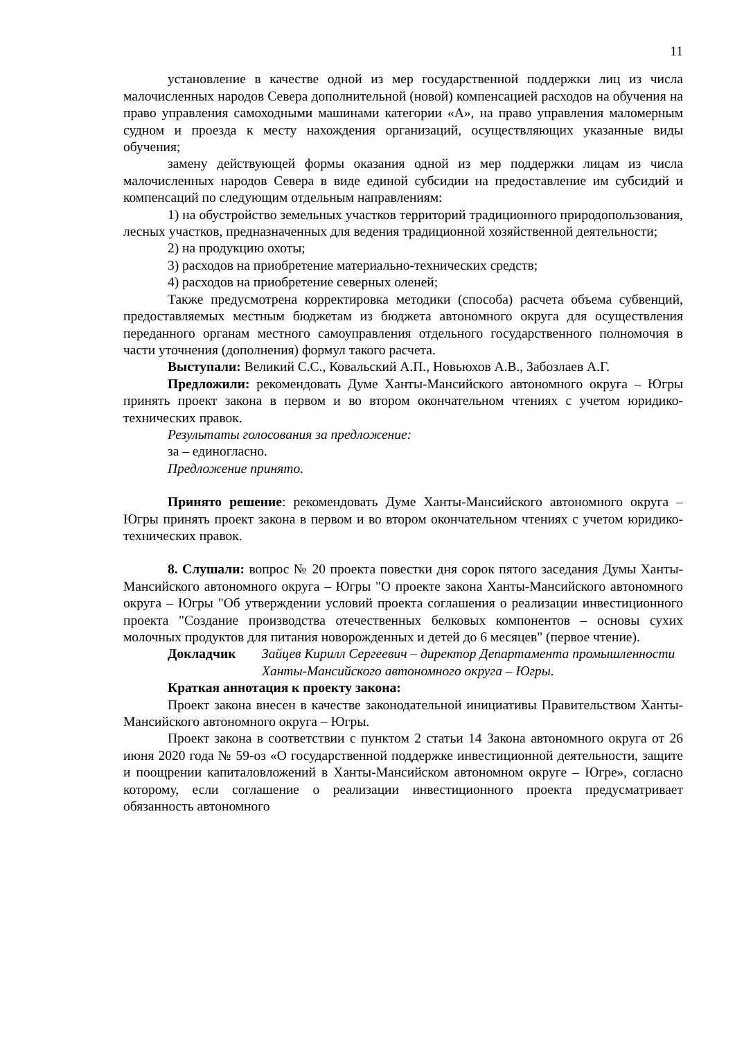11
установление в качестве одной из мер государственной поддержки лиц из числа малочисленных народов Севера дополнительной (новой) компенсацией расходов на обучения на право управления самоходными машинами категории «А», на право управления маломерным судном и проезда к месту нахождения организаций, осуществляющих указанные виды обучения;
замену действующей формы оказания одной из мер поддержки лицам из числа малочисленных народов Севера в виде единой субсидии на предоставление им субсидий и компенсаций по следующим отдельным направлениям:
1) на обустройство земельных участков территорий традиционного природопользования, лесных участков, предназначенных для ведения традиционной хозяйственной деятельности;
2) на продукцию охоты;
3) расходов на приобретение материально-технических средств;
4) расходов на приобретение северных оленей;
Также предусмотрена корректировка методики (способа) расчета объема субвенций, предоставляемых местным бюджетам из бюджета автономного округа для осуществления переданного органам местного самоуправления отдельного государственного полномочия в части уточнения (дополнения) формул такого расчета.
Выступали: Великий С.С., Ковальский А.П., Новьюхов А.В., Забозлаев А.Г.
Предложили: рекомендовать Думе Ханты-Мансийского автономного округа – Югры принять проект закона в первом и во втором окончательном чтениях с учетом юридико-технических правок.
Результаты голосования за предложение:
за – единогласно.
Предложение принято.
Принято решение: рекомендовать Думе Ханты-Мансийского автономного округа – Югры принять проект закона в первом и во втором окончательном чтениях с учетом юридико-технических правок.
8. Слушали: вопрос № 20 проекта повестки дня сорок пятого заседания Думы Ханты-Мансийского автономного округа – Югры "О проекте закона Ханты-Мансийского автономного округа – Югры "Об утверждении условий проекта соглашения о реализации инвестиционного проекта "Создание производства отечественных белковых компонентов – основы сухих молочных продуктов для питания новорожденных и детей до 6 месяцев" (первое чтение).
Докладчик Зайцев Кирилл Сергеевич – директор Департамента промышленности Ханты-Мансийского автономного округа – Югры.
Краткая аннотация к проекту закона:
Проект закона внесен в качестве законодательной инициативы Правительством Ханты-Мансийского автономного округа – Югры.
Проект закона в соответствии с пунктом 2 статьи 14 Закона автономного округа от 26 июня 2020 года № 59-оз «О государственной поддержке инвестиционной деятельности, защите и поощрении капиталовложений в Ханты-Мансийском автономном округе – Югре», согласно которому, если соглашение о реализации инвестиционного проекта предусматривает обязанность автономного